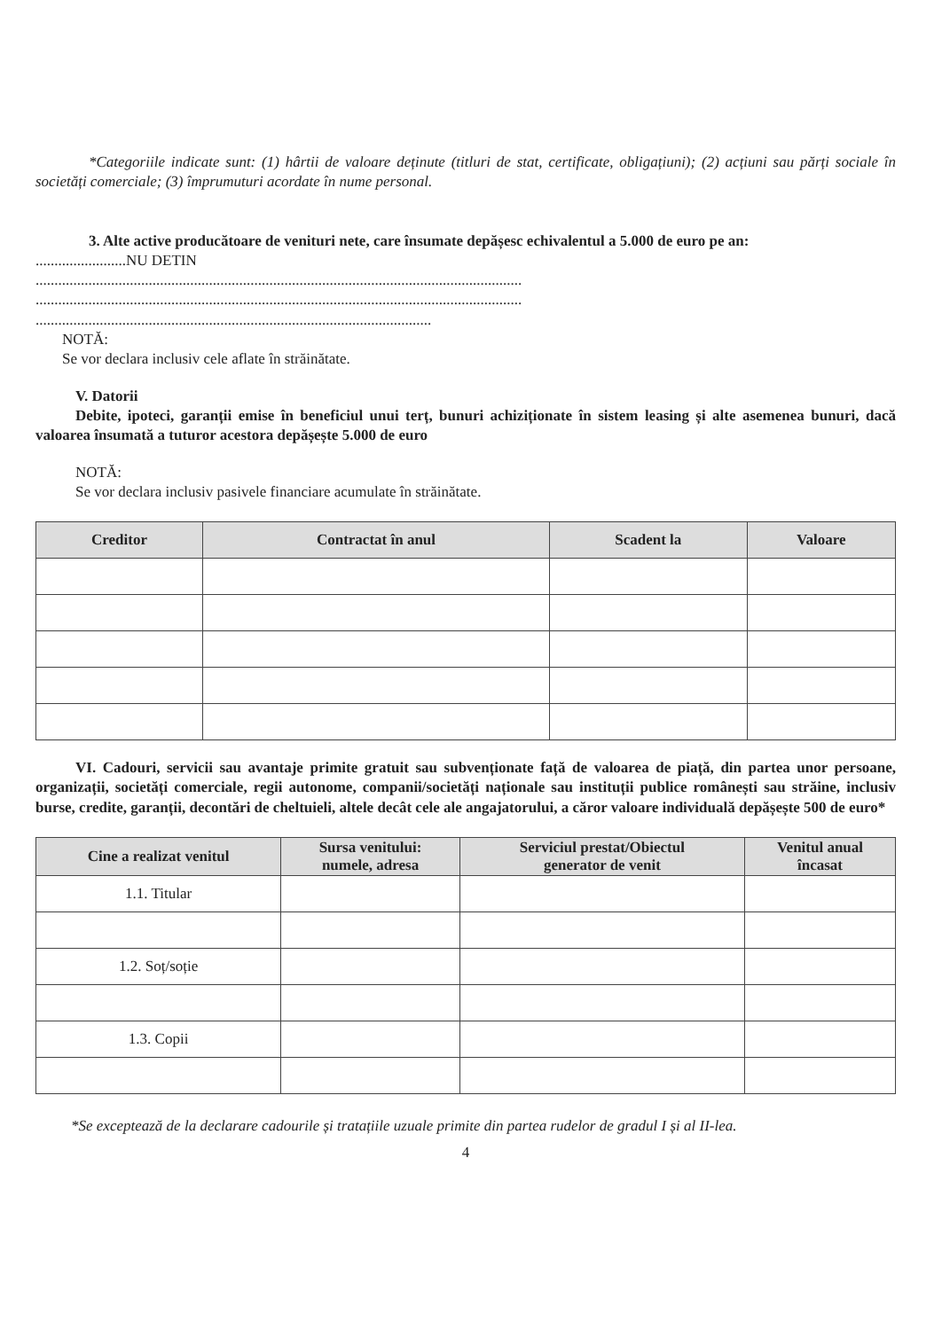*Categoriile indicate sunt: (1) hârtii de valoare deținute (titluri de stat, certificate, obligațiuni); (2) acțiuni sau părți sociale în societăți comerciale; (3) împrumuturi acordate în nume personal.
3. Alte active producătoare de venituri nete, care însumate depășesc echivalentul a 5.000 de euro pe an:
........................NU DETIN
.................................................................................................................................
.................................................................................................................................
.........................................................................................................
NOTĂ:
Se vor declara inclusiv cele aflate în străinătate.
V. Datorii
Debite, ipoteci, garanții emise în beneficiul unui terț, bunuri achiziționate în sistem leasing și alte asemenea bunuri, dacă valoarea însumată a tuturor acestora depășește 5.000 de euro
NOTĂ:
Se vor declara inclusiv pasivele financiare acumulate în străinătate.
| Creditor | Contractat în anul | Scadent la | Valoare |
| --- | --- | --- | --- |
VI. Cadouri, servicii sau avantaje primite gratuit sau subvenționate față de valoarea de piață, din partea unor persoane, organizații, societăți comerciale, regii autonome, companii/societăți naționale sau instituții publice românești sau străine, inclusiv burse, credite, garanții, decontări de cheltuieli, altele decât cele ale angajatorului, a căror valoare individuală depășește 500 de euro*
| Cine a realizat venitul | Sursa venitului: numele, adresa | Serviciul prestat/Obiectul generator de venit | Venitul anual încasat |
| --- | --- | --- | --- |
| 1.1. Titular | | | |
| 1.2. Soț/soție | | | |
| 1.3. Copii | | | |
*Se exceptează de la declarare cadourile și tratațiile uzuale primite din partea rudelor de gradul I și al II-lea.
4